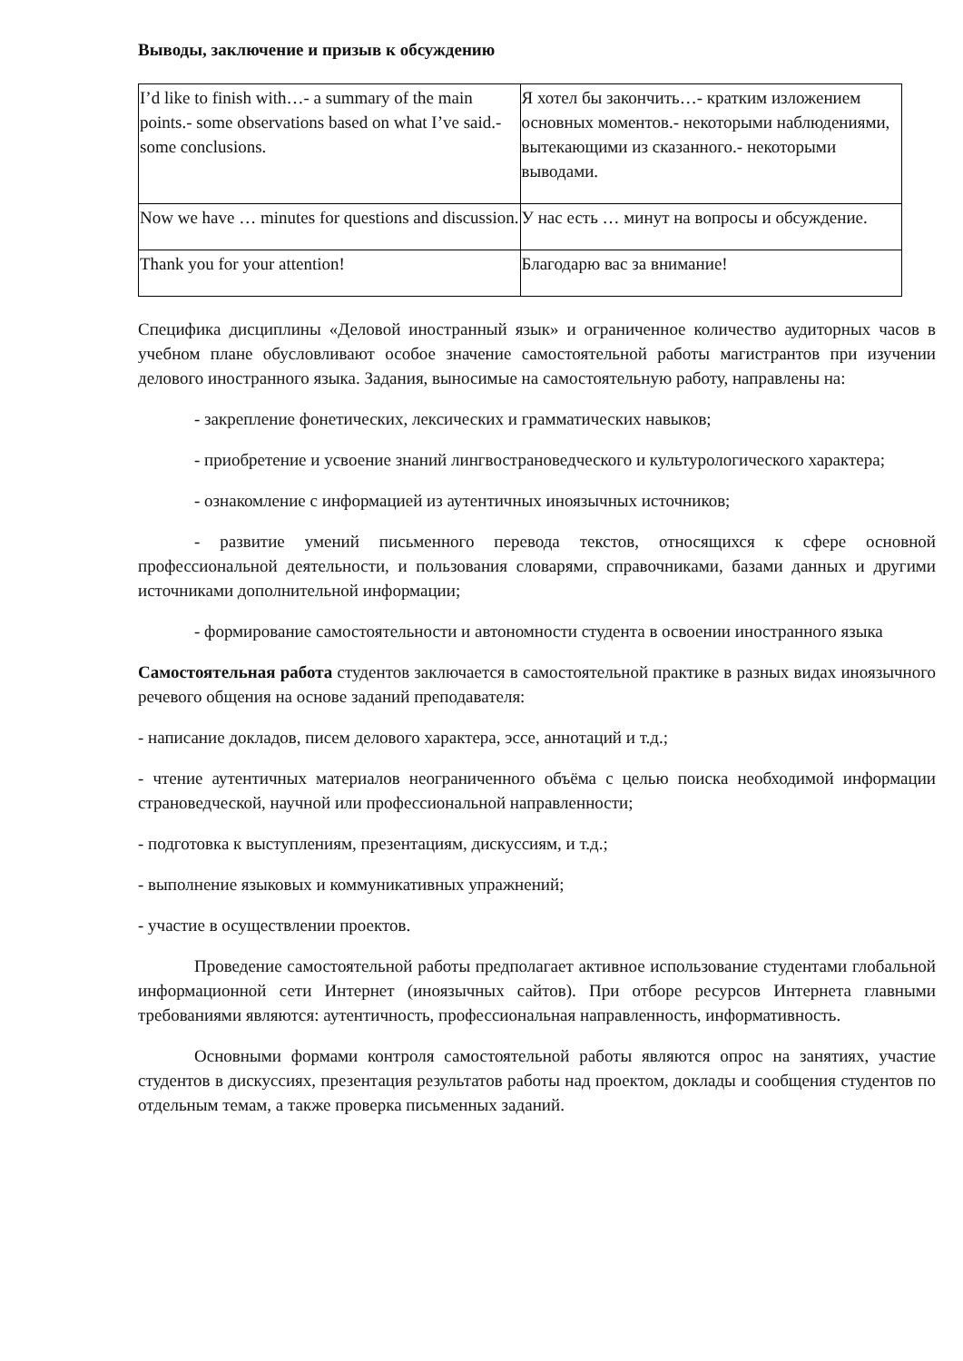Выводы, заключение и призыв к обсуждению
| I’d like to finish with…- a summary of the main points.- some observations based on what I’ve said.- some conclusions. | Я хотел бы закончить…- кратким изложением основных моментов.- некоторыми наблюдениями, вытекающими из сказанного.- некоторыми выводами. |
| Now we have … minutes for questions and discussion. | У нас есть … минут на вопросы и обсуждение. |
| Thank you for your attention! | Благодарю вас за внимание! |
Специфика дисциплины «Деловой иностранный язык» и ограниченное количество аудиторных часов в учебном плане обусловливают особое значение самостоятельной работы магистрантов при изучении делового иностранного языка. Задания, выносимые на самостоятельную работу, направлены на:
- закрепление фонетических, лексических и грамматических навыков;
- приобретение и усвоение знаний лингвострановедческого и культурологического характера;
- ознакомление с информацией из аутентичных иноязычных источников;
- развитие умений письменного перевода текстов, относящихся к сфере основной профессиональной деятельности, и пользования словарями, справочниками, базами данных и другими источниками дополнительной информации;
- формирование самостоятельности и автономности студента в освоении иностранного языка
Самостоятельная работа студентов заключается в самостоятельной практике в разных видах иноязычного речевого общения на основе заданий преподавателя:
- написание докладов, писем делового характера, эссе, аннотаций и т.д.;
- чтение аутентичных материалов неограниченного объёма с целью поиска необходимой информации страноведческой, научной или профессиональной направленности;
- подготовка к выступлениям, презентациям, дискуссиям, и т.д.;
- выполнение языковых и коммуникативных упражнений;
- участие в осуществлении проектов.
Проведение самостоятельной работы предполагает активное использование студентами глобальной информационной сети Интернет (иноязычных сайтов). При отборе ресурсов Интернета главными требованиями являются: аутентичность, профессиональная направленность, информативность.
Основными формами контроля самостоятельной работы являются опрос на занятиях, участие студентов в дискуссиях, презентация результатов работы над проектом, доклады и сообщения студентов по отдельным темам, а также проверка письменных заданий.